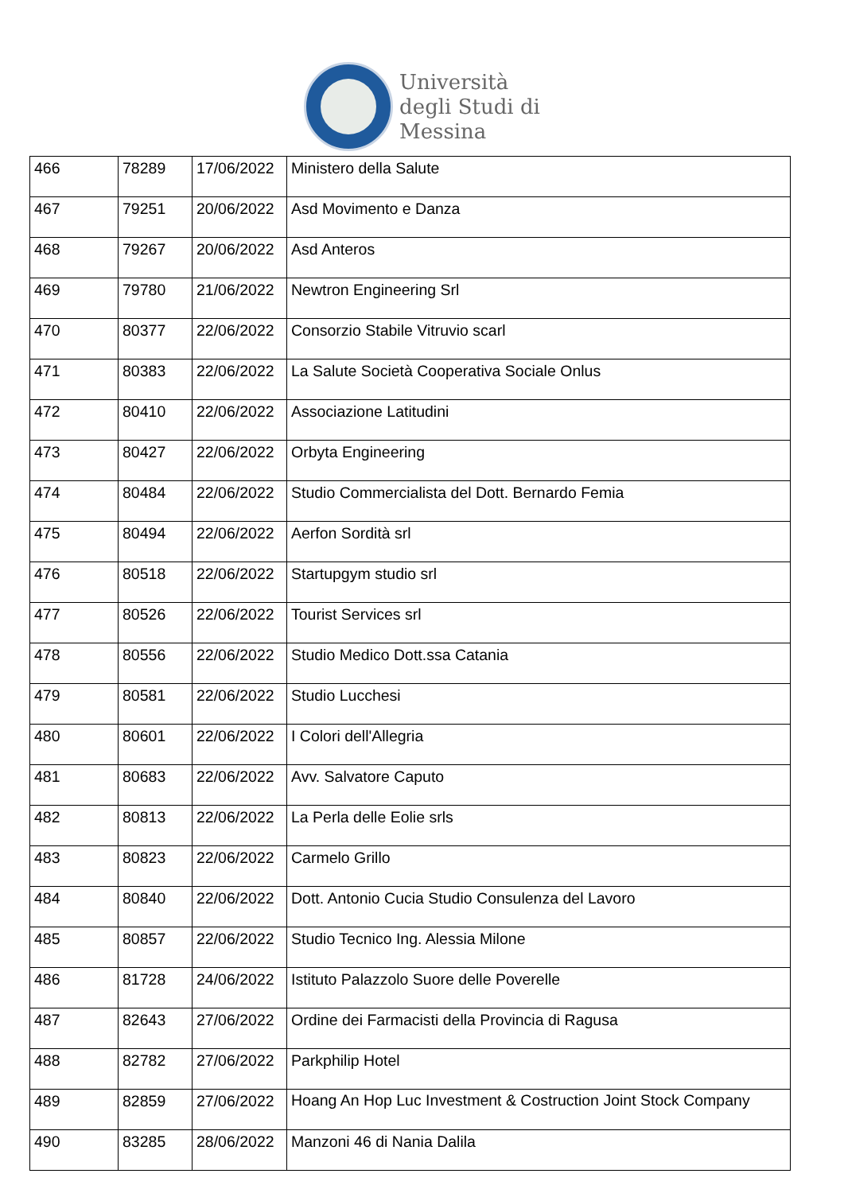Università
degli Studi di
Messina
| 466 | 78289 | 17/06/2022 | Ministero della Salute |
| 467 | 79251 | 20/06/2022 | Asd Movimento e Danza |
| 468 | 79267 | 20/06/2022 | Asd Anteros |
| 469 | 79780 | 21/06/2022 | Newtron Engineering Srl |
| 470 | 80377 | 22/06/2022 | Consorzio Stabile Vitruvio scarl |
| 471 | 80383 | 22/06/2022 | La Salute Società Cooperativa Sociale Onlus |
| 472 | 80410 | 22/06/2022 | Associazione Latitudini |
| 473 | 80427 | 22/06/2022 | Orbyta Engineering |
| 474 | 80484 | 22/06/2022 | Studio Commercialista del Dott. Bernardo Femia |
| 475 | 80494 | 22/06/2022 | Aerfon Sordità srl |
| 476 | 80518 | 22/06/2022 | Startupgym studio srl |
| 477 | 80526 | 22/06/2022 | Tourist Services srl |
| 478 | 80556 | 22/06/2022 | Studio Medico Dott.ssa Catania |
| 479 | 80581 | 22/06/2022 | Studio Lucchesi |
| 480 | 80601 | 22/06/2022 | I Colori dell'Allegria |
| 481 | 80683 | 22/06/2022 | Avv. Salvatore Caputo |
| 482 | 80813 | 22/06/2022 | La Perla delle Eolie srls |
| 483 | 80823 | 22/06/2022 | Carmelo Grillo |
| 484 | 80840 | 22/06/2022 | Dott. Antonio Cucia Studio Consulenza del Lavoro |
| 485 | 80857 | 22/06/2022 | Studio Tecnico Ing. Alessia Milone |
| 486 | 81728 | 24/06/2022 | Istituto Palazzolo Suore delle Poverelle |
| 487 | 82643 | 27/06/2022 | Ordine dei Farmacisti della Provincia di Ragusa |
| 488 | 82782 | 27/06/2022 | Parkphilip Hotel |
| 489 | 82859 | 27/06/2022 | Hoang An Hop Luc Investment & Costruction Joint Stock Company |
| 490 | 83285 | 28/06/2022 | Manzoni 46 di Nania Dalila |